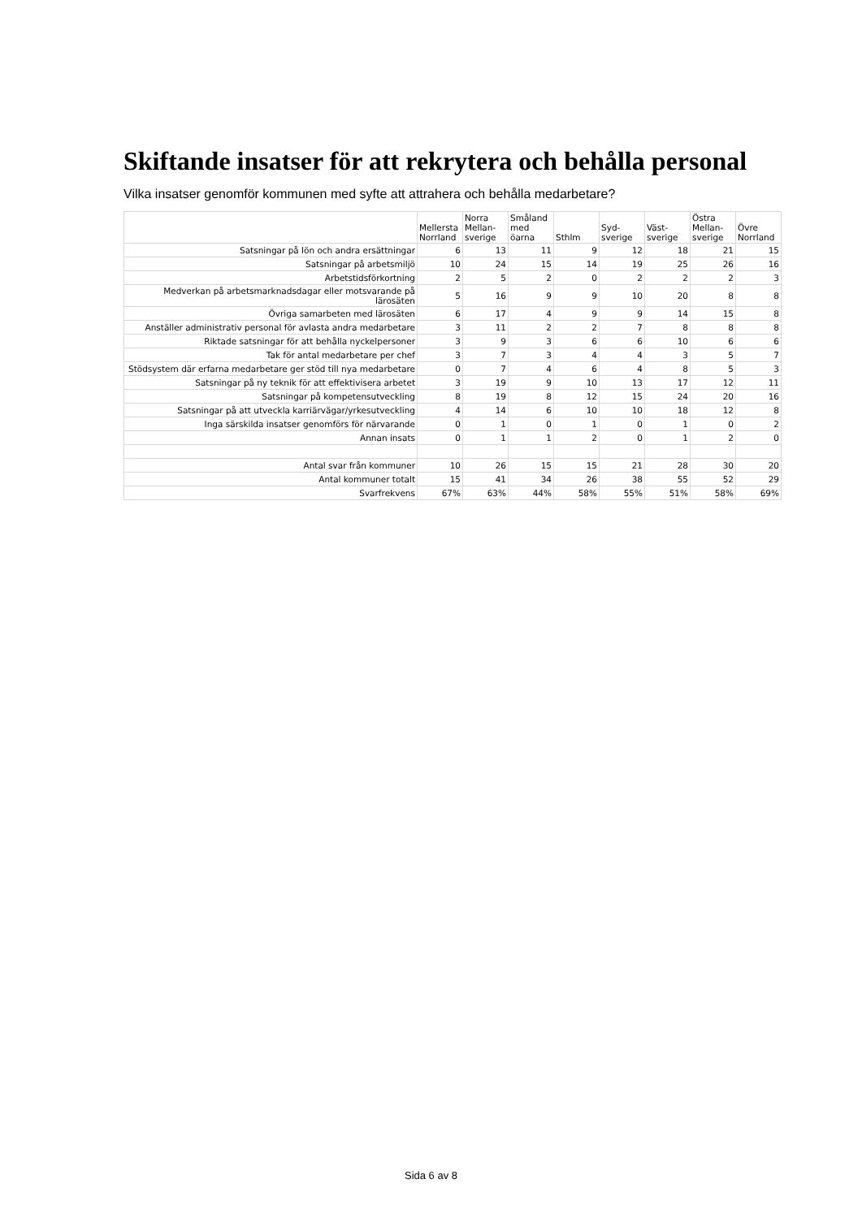Skiftande insatser för att rekrytera och behålla personal
Vilka insatser genomför kommunen med syfte att attrahera och behålla medarbetare?
| | Mellersta Norrland | Norra Mellan-sverige | Småland med öarna | Sthlm | Syd-sverige | Väst-sverige | Östra Mellan-sverige | Övre Norrland |
| --- | --- | --- | --- | --- | --- | --- | --- | --- |
| Satsningar på lön och andra ersättningar | 6 | 13 | 11 | 9 | 12 | 18 | 21 | 15 |
| Satsningar på arbetsmiljö | 10 | 24 | 15 | 14 | 19 | 25 | 26 | 16 |
| Arbetstidsförkortning | 2 | 5 | 2 | 0 | 2 | 2 | 2 | 3 |
| Medverkan på arbetsmarknadsdagar eller motsvarande på lärosäten | 5 | 16 | 9 | 9 | 10 | 20 | 8 | 8 |
| Övriga samarbeten med lärosäten | 6 | 17 | 4 | 9 | 9 | 14 | 15 | 8 |
| Anställer administrativ personal för avlasta andra medarbetare | 3 | 11 | 2 | 2 | 7 | 8 | 8 | 8 |
| Riktade satsningar för att behålla nyckelpersoner | 3 | 9 | 3 | 6 | 6 | 10 | 6 | 6 |
| Tak för antal medarbetare per chef | 3 | 7 | 3 | 4 | 4 | 3 | 5 | 7 |
| Stödsystem där erfarna medarbetare ger stöd till nya medarbetare | 0 | 7 | 4 | 6 | 4 | 8 | 5 | 3 |
| Satsningar på ny teknik för att effektivisera arbetet | 3 | 19 | 9 | 10 | 13 | 17 | 12 | 11 |
| Satsningar på kompetensutveckling | 8 | 19 | 8 | 12 | 15 | 24 | 20 | 16 |
| Satsningar på att utveckla karriärvägar/yrkesutveckling | 4 | 14 | 6 | 10 | 10 | 18 | 12 | 8 |
| Inga särskilda insatser genomförs för närvarande | 0 | 1 | 0 | 1 | 0 | 1 | 0 | 2 |
| Annan insats | 0 | 1 | 1 | 2 | 0 | 1 | 2 | 0 |
| Antal svar från kommuner | 10 | 26 | 15 | 15 | 21 | 28 | 30 | 20 |
| Antal kommuner totalt | 15 | 41 | 34 | 26 | 38 | 55 | 52 | 29 |
| Svarfrekvens | 67% | 63% | 44% | 58% | 55% | 51% | 58% | 69% |
Sida 6 av 8